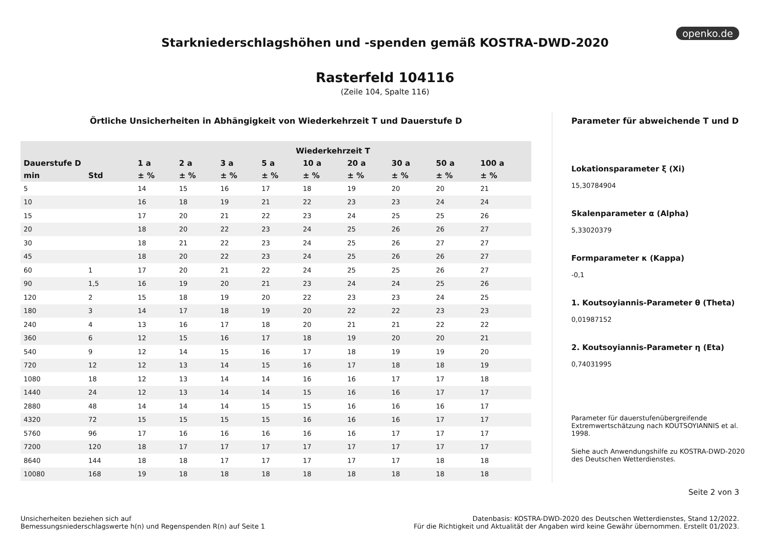openko.de
Starkniederschlagshöhen und -spenden gemäß KOSTRA-DWD-2020
Rasterfeld 104116
(Zeile 104, Spalte 116)
Örtliche Unsicherheiten in Abhängigkeit von Wiederkehrzeit T und Dauerstufe D
| | | Wiederkehrzeit T | | | | | | | | |
| --- | --- | --- | --- | --- | --- | --- | --- | --- | --- | --- |
| Dauerstufe D | | 1 a | 2 a | 3 a | 5 a | 10 a | 20 a | 30 a | 50 a | 100 a |
| min | Std | ± % | ± % | ± % | ± % | ± % | ± % | ± % | ± % | ± % |
| 5 | | 14 | 15 | 16 | 17 | 18 | 19 | 20 | 20 | 21 |
| 10 | | 16 | 18 | 19 | 21 | 22 | 23 | 23 | 24 | 24 |
| 15 | | 17 | 20 | 21 | 22 | 23 | 24 | 25 | 25 | 26 |
| 20 | | 18 | 20 | 22 | 23 | 24 | 25 | 26 | 26 | 27 |
| 30 | | 18 | 21 | 22 | 23 | 24 | 25 | 26 | 27 | 27 |
| 45 | | 18 | 20 | 22 | 23 | 24 | 25 | 26 | 26 | 27 |
| 60 | 1 | 17 | 20 | 21 | 22 | 24 | 25 | 25 | 26 | 27 |
| 90 | 1,5 | 16 | 19 | 20 | 21 | 23 | 24 | 24 | 25 | 26 |
| 120 | 2 | 15 | 18 | 19 | 20 | 22 | 23 | 23 | 24 | 25 |
| 180 | 3 | 14 | 17 | 18 | 19 | 20 | 22 | 22 | 23 | 23 |
| 240 | 4 | 13 | 16 | 17 | 18 | 20 | 21 | 21 | 22 | 22 |
| 360 | 6 | 12 | 15 | 16 | 17 | 18 | 19 | 20 | 20 | 21 |
| 540 | 9 | 12 | 14 | 15 | 16 | 17 | 18 | 19 | 19 | 20 |
| 720 | 12 | 12 | 13 | 14 | 15 | 16 | 17 | 18 | 18 | 19 |
| 1080 | 18 | 12 | 13 | 14 | 14 | 16 | 16 | 17 | 17 | 18 |
| 1440 | 24 | 12 | 13 | 14 | 14 | 15 | 16 | 16 | 17 | 17 |
| 2880 | 48 | 14 | 14 | 14 | 15 | 15 | 16 | 16 | 16 | 17 |
| 4320 | 72 | 15 | 15 | 15 | 15 | 16 | 16 | 16 | 17 | 17 |
| 5760 | 96 | 17 | 16 | 16 | 16 | 16 | 16 | 17 | 17 | 17 |
| 7200 | 120 | 18 | 17 | 17 | 17 | 17 | 17 | 17 | 17 | 17 |
| 8640 | 144 | 18 | 18 | 17 | 17 | 17 | 17 | 17 | 18 | 18 |
| 10080 | 168 | 19 | 18 | 18 | 18 | 18 | 18 | 18 | 18 | 18 |
Parameter für abweichende T und D
Lokationsparameter ξ (Xi)
15,30784904
Skalenparameter α (Alpha)
5,33020379
Formparameter κ (Kappa)
-0,1
1. Koutsoyiannis-Parameter θ (Theta)
0,01987152
2. Koutsoyiannis-Parameter η (Eta)
0,74031995
Parameter für dauerstufenübergreifende Extremwertschätzung nach KOUTSOYIANNIS et al. 1998.
Siehe auch Anwendungshilfe zu KOSTRA-DWD-2020 des Deutschen Wetterdienstes.
Seite 2 von 3
Unsicherheiten beziehen sich auf
Bemessungsniederschlagswerte h(n) und Regenspenden R(n) auf Seite 1
Datenbasis: KOSTRA-DWD-2020 des Deutschen Wetterdienstes, Stand 12/2022.
Für die Richtigkeit und Aktualität der Angaben wird keine Gewähr übernommen. Erstellt 01/2023.